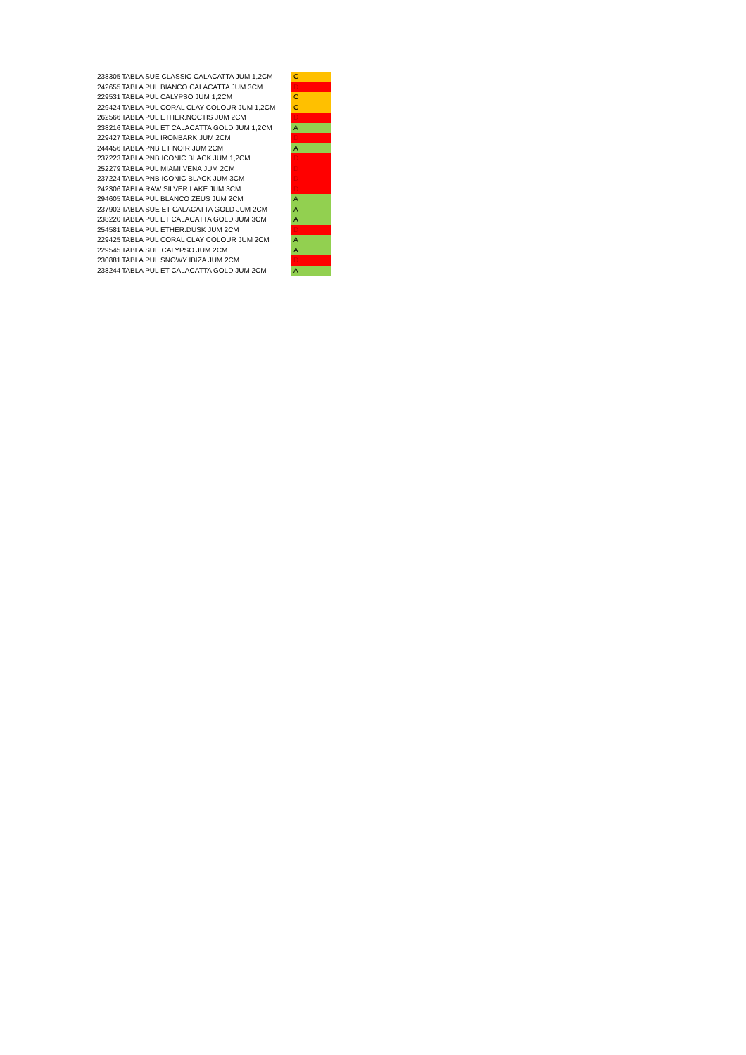| 238305 | TABLA SUE CLASSIC CALACATTA JUM 1,2CM | C |
| 242655 | TABLA PUL BIANCO CALACATTA JUM 3CM | D |
| 229531 | TABLA PUL CALYPSO JUM 1,2CM | C |
| 229424 | TABLA PUL CORAL CLAY COLOUR JUM 1,2CM | C |
| 262566 | TABLA PUL ETHER.NOCTIS JUM 2CM | D |
| 238216 | TABLA PUL ET CALACATTA GOLD JUM 1,2CM | A |
| 229427 | TABLA PUL IRONBARK JUM 2CM | D |
| 244456 | TABLA PNB ET NOIR JUM 2CM | A |
| 237223 | TABLA PNB ICONIC BLACK JUM 1,2CM | D |
| 252279 | TABLA PUL MIAMI VENA JUM 2CM | D |
| 237224 | TABLA PNB ICONIC BLACK JUM 3CM | D |
| 242306 | TABLA RAW SILVER LAKE JUM 3CM | D |
| 294605 | TABLA PUL BLANCO ZEUS JUM 2CM | A |
| 237902 | TABLA SUE ET CALACATTA GOLD JUM 2CM | A |
| 238220 | TABLA PUL ET CALACATTA GOLD JUM 3CM | A |
| 254581 | TABLA PUL ETHER.DUSK JUM 2CM | D |
| 229425 | TABLA PUL CORAL CLAY COLOUR JUM 2CM | A |
| 229545 | TABLA SUE CALYPSO JUM 2CM | A |
| 230881 | TABLA PUL SNOWY IBIZA JUM 2CM | D |
| 238244 | TABLA PUL ET CALACATTA GOLD JUM 2CM | A |